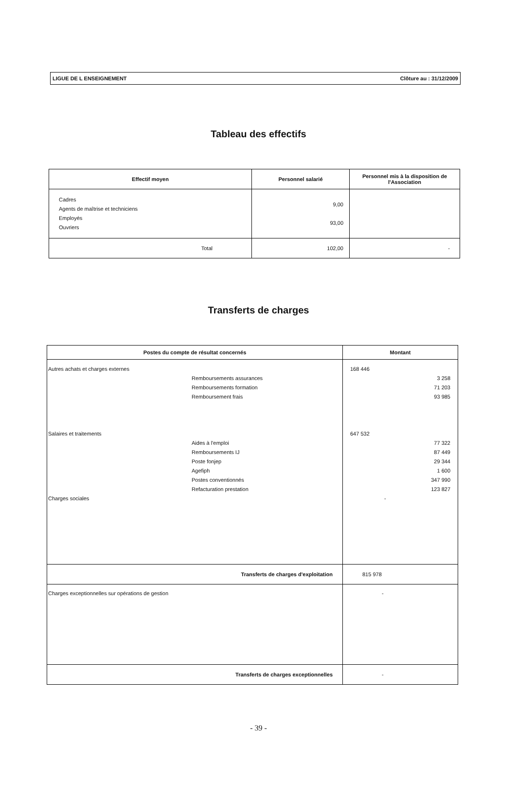LIGUE DE L ENSEIGNEMENT Clôture au : 31/12/2009
Tableau des effectifs
| Effectif moyen | Personnel salarié | Personnel mis à la disposition de l'Association |
| --- | --- | --- |
| Cadres Agents de maîtrise et techniciens Employés Ouvriers | 9,00 93,00 | |
| Total | 102,00 | - |
Transferts de charges
| Postes du compte de résultat concernés | Montant |
| --- | --- |
| Autres achats et charges externes Remboursements assurances Remboursements formation Remboursement frais Salaires et traitements Aides à l'emploi Remboursements IJ Poste fonjep Agefiph Postes conventionnés Refacturation prestation Charges sociales | 168 446 3 258 71 203 93 985 647 532 77 322 87 449 29 344 1 600 347 990 123 827 - |
| Transferts de charges d'exploitation | 815 978 |
| Charges exceptionnelles sur opérations de gestion | - |
| Transferts de charges exceptionnelles | - |
- 39 -